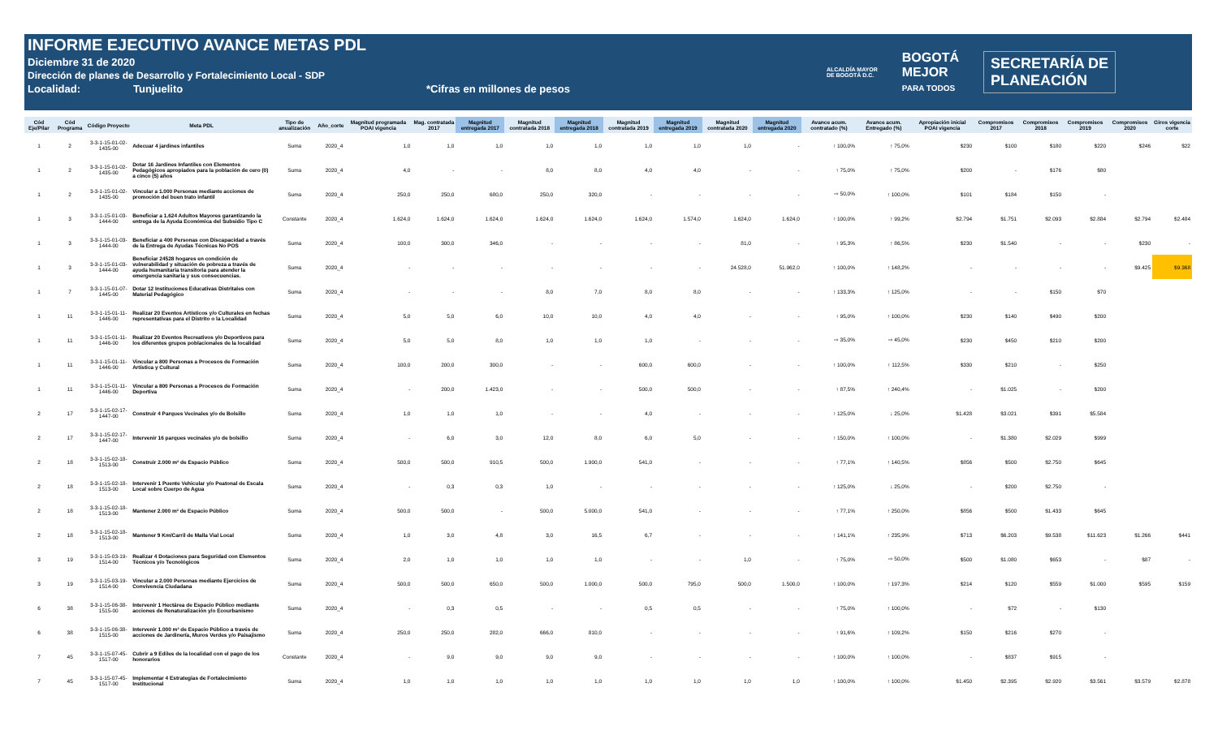INFORME EJECUTIVO AVANCE METAS PDL
Diciembre 31 de 2020
Dirección de planes de Desarrollo y Fortalecimiento Local - SDP
Localidad: Tunjuelito *Cifras en millones de pesos
ALCALDÍA MAYOR
DE BOGOTÁ D.C.
BOGOTÁ
MEJOR
PARA TODOS
SECRETARÍA DE
PLANEACIÓN
| Cód Eje/Pilar | Cód Programa | Código Proyecto | Meta PDL | Tipo de anualización | Año_corte | Magnitud programada POAI vigencia | Mag. contratada 2017 | Magnitud entregada 2017 | Magnitud contratada 2018 | Magnitud entregada 2018 | Magnitud contratada 2019 | Magnitud entregada 2019 | Magnitud contratada 2020 | Magnitud entregada 2020 | Avance acum. contratado (%) | Avance acum. Entregado (%) | Apropiación inicial POAI vigencia | Compromisos 2017 | Compromisos 2018 | Compromisos 2019 | Compromisos 2020 | Giros vigencia corte |
| --- | --- | --- | --- | --- | --- | --- | --- | --- | --- | --- | --- | --- | --- | --- | --- | --- | --- | --- | --- | --- | --- | --- |
| 1 | 2 | 3-3-1-15-01-02-1435-00 | Adecuar 4 jardines infantiles | Suma | 2020_4 | 1,0 | 1,0 | 1,0 | 1,0 | 1,0 | 1,0 | 1,0 | 1,0 | - | ↑ 100,0% | ↑ 75,0% | $230 | $100 | $180 | $220 | $246 | $22 |
| 1 | 2 | 3-3-1-15-01-02-1435-00 | Dotar 16 Jardines Infantiles con Elementos Pedagógicos apropiados para la población de cero (0) a cinco (5) años | Suma | 2020_4 | 4,0 | - | - | 8,0 | 8,0 | 4,0 | 4,0 | - | - | ↑ 75,0% | ↑ 75,0% | $200 | - | $176 | $80 | | |
| 1 | 2 | 3-3-1-15-01-02-1435-00 | Vincular a 1.000 Personas mediante acciones de promoción del buen trato infantil | Suma | 2020_4 | 250,0 | 250,0 | 680,0 | 250,0 | 320,0 | - | - | - | - | ⇨ 50,0% | ↑ 100,0% | $101 | $184 | $150 | - | | |
| 1 | 3 | 3-3-1-15-01-03-1444-00 | Beneficiar a 1.624 Adultos Mayores garantizando la entrega de la Ayuda Económica del Subsidio Tipo C | Constante | 2020_4 | 1.624,0 | 1.624,0 | 1.624,0 | 1.624,0 | 1.624,0 | 1.624,0 | 1.574,0 | 1.624,0 | 1.624,0 | ↑ 100,0% | ↑ 99,2% | $2.794 | $1.751 | $2.093 | $2.884 | $2.794 | $2.484 |
| 1 | 3 | 3-3-1-15-01-03-1444-00 | Beneficiar a 400 Personas con Discapacidad a través de la Entrega de Ayudas Técnicas No POS | Suma | 2020_4 | 100,0 | 300,0 | 346,0 | - | - | - | - | 81,0 | - | ↑ 95,3% | ↑ 86,5% | $230 | $1.540 | - | - | $230 | - |
| 1 | 3 | 3-3-1-15-01-03-1444-00 | Beneficiar 24528 hogares en condición de vulnerabilidad y situación de pobreza a través de ayuda humanitaria transitoria para atender la emergencia sanitaria y sus consecuencias. | Suma | 2020_4 | - | - | - | - | - | - | - | 24.528,0 | 51.962,0 | ↑ 100,0% | ↑ 148,2% | - | - | - | - | $9.425 | $9.368 |
| 1 | 7 | 3-3-1-15-01-07-1445-00 | Dotar 12 Instituciones Educativas Distritales con Material Pedagógico | Suma | 2020_4 | - | - | - | 8,0 | 7,0 | 8,0 | 8,0 | - | - | ↑ 133,3% | ↑ 125,0% | - | - | $150 | $70 | | |
| 1 | 11 | 3-3-1-15-01-11-1446-00 | Realizar 20 Eventos Artísticos y/o Culturales en fechas representativas para el Distrito o la Localidad | Suma | 2020_4 | 5,0 | 5,0 | 6,0 | 10,0 | 10,0 | 4,0 | 4,0 | - | - | ↑ 95,0% | ↑ 100,0% | $230 | $140 | $490 | $200 | | |
| 1 | 11 | 3-3-1-15-01-11-1446-00 | Realizar 20 Eventos Recreativos y/o Deportivos para los diferentes grupos poblacionales de la localidad | Suma | 2020_4 | 5,0 | 5,0 | 8,0 | 1,0 | 1,0 | 1,0 | - | - | - | ⇨ 35,0% | ⇨ 45,0% | $230 | $450 | $210 | $200 | | |
| 1 | 11 | 3-3-1-15-01-11-1446-00 | Vincular a 800 Personas a Procesos de Formación Artística y Cultural | Suma | 2020_4 | 100,0 | 200,0 | 300,0 | - | - | 600,0 | 600,0 | - | - | ↑ 100,0% | ↑ 112,5% | $330 | $210 | - | $250 | | |
| 1 | 11 | 3-3-1-15-01-11-1446-00 | Vincular a 800 Personas a Procesos de Formación Deportiva | Suma | 2020_4 | - | 200,0 | 1.423,0 | - | - | 500,0 | 500,0 | - | - | ↑ 87,5% | ↑ 240,4% | - | $1.025 | - | $200 | | |
| 2 | 17 | 3-3-1-15-02-17-1447-00 | Construir 4 Parques Vecinales y/o de Bolsillo | Suma | 2020_4 | 1,0 | 1,0 | 1,0 | - | - | 4,0 | - | - | - | ↑ 125,0% | ↓ 25,0% | $1.428 | $3.021 | $391 | $5.584 | | |
| 2 | 17 | 3-3-1-15-02-17-1447-00 | Intervenir 16 parques vecinales y/o de bolsillo | Suma | 2020_4 | - | 6,0 | 3,0 | 12,0 | 8,0 | 6,0 | 5,0 | - | - | ↑ 150,0% | ↑ 100,0% | - | $1.380 | $2.029 | $999 | | |
| 2 | 18 | 3-3-1-15-02-18-1513-00 | Construir 2.000 m² de Espacio Público | Suma | 2020_4 | 500,0 | 500,0 | 910,5 | 500,0 | 1.900,0 | 541,0 | - | - | - | ↑ 77,1% | ↑ 140,5% | $856 | $500 | $2.750 | $645 | | |
| 2 | 18 | 3-3-1-15-02-18-1513-00 | Intervenir 1 Puente Vehicular y/o Peatonal de Escala Local sobre Cuerpo de Agua | Suma | 2020_4 | - | 0,3 | 0,3 | 1,0 | - | - | - | - | - | ↑ 125,0% | ↓ 25,0% | - | $200 | $2.750 | - | | |
| 2 | 18 | 3-3-1-15-02-18-1513-00 | Mantener 2.000 m² de Espacio Público | Suma | 2020_4 | 500,0 | 500,0 | - | 500,0 | 5.000,0 | 541,0 | - | - | - | ↑ 77,1% | ↑ 250,0% | $856 | $500 | $1.433 | $645 | | |
| 2 | 18 | 3-3-1-15-02-18-1513-00 | Mantener 9 Km/Carril de Malla Vial Local | Suma | 2020_4 | 1,0 | 3,0 | 4,8 | 3,0 | 16,5 | 6,7 | - | - | - | ↑ 141,1% | ↑ 235,9% | $713 | $6.203 | $9.538 | $11.623 | $1.266 | $441 |
| 3 | 19 | 3-3-1-15-03-19-1514-00 | Realizar 4 Dotaciones para Seguridad con Elementos Técnicos y/o Tecnológicos | Suma | 2020_4 | 2,0 | 1,0 | 1,0 | 1,0 | 1,0 | - | - | 1,0 | - | ↑ 75,0% | ⇨ 50,0% | $500 | $1.080 | $653 | - | $87 | - |
| 3 | 19 | 3-3-1-15-03-19-1514-00 | Vincular a 2.000 Personas mediante Ejercicios de Convivencia Ciudadana | Suma | 2020_4 | 500,0 | 500,0 | 650,0 | 500,0 | 1.000,0 | 500,0 | 795,0 | 500,0 | 1.500,0 | ↑ 100,0% | ↑ 197,3% | $214 | $120 | $559 | $1.000 | $595 | $159 |
| 6 | 38 | 3-3-1-15-06-38-1515-00 | Intervenir 1 Hectárea de Espacio Público mediante acciones de Renaturalización y/o Ecourbanismo | Suma | 2020_4 | - | 0,3 | 0,5 | - | - | 0,5 | 0,5 | - | - | ↑ 75,0% | ↑ 100,0% | - | $72 | - | $130 | | |
| 6 | 38 | 3-3-1-15-06-38-1515-00 | Intervenir 1.000 m² de Espacio Público a través de acciones de Jardinería, Muros Verdes y/o Paisajismo | Suma | 2020_4 | 250,0 | 250,0 | 282,0 | 666,0 | 810,0 | - | - | - | - | ↑ 91,6% | ↑ 109,2% | $150 | $216 | $270 | - | | |
| 7 | 45 | 3-3-1-15-07-45-1517-00 | Cubrir a 9 Ediles de la localidad con el pago de los honorarios | Constante | 2020_4 | - | 9,0 | 9,0 | 9,0 | 9,0 | - | - | - | - | ↑ 100,0% | ↑ 100,0% | - | $837 | $915 | - | | |
| 7 | 45 | 3-3-1-15-07-45-1517-00 | Implementar 4 Estrategias de Fortalecimiento Institucional | Suma | 2020_4 | 1,0 | 1,0 | 1,0 | 1,0 | 1,0 | 1,0 | 1,0 | 1,0 | 1,0 | ↑ 100,0% | ↑ 100,0% | $1.450 | $2.395 | $2.920 | $3.561 | $3.579 | $2.878 |